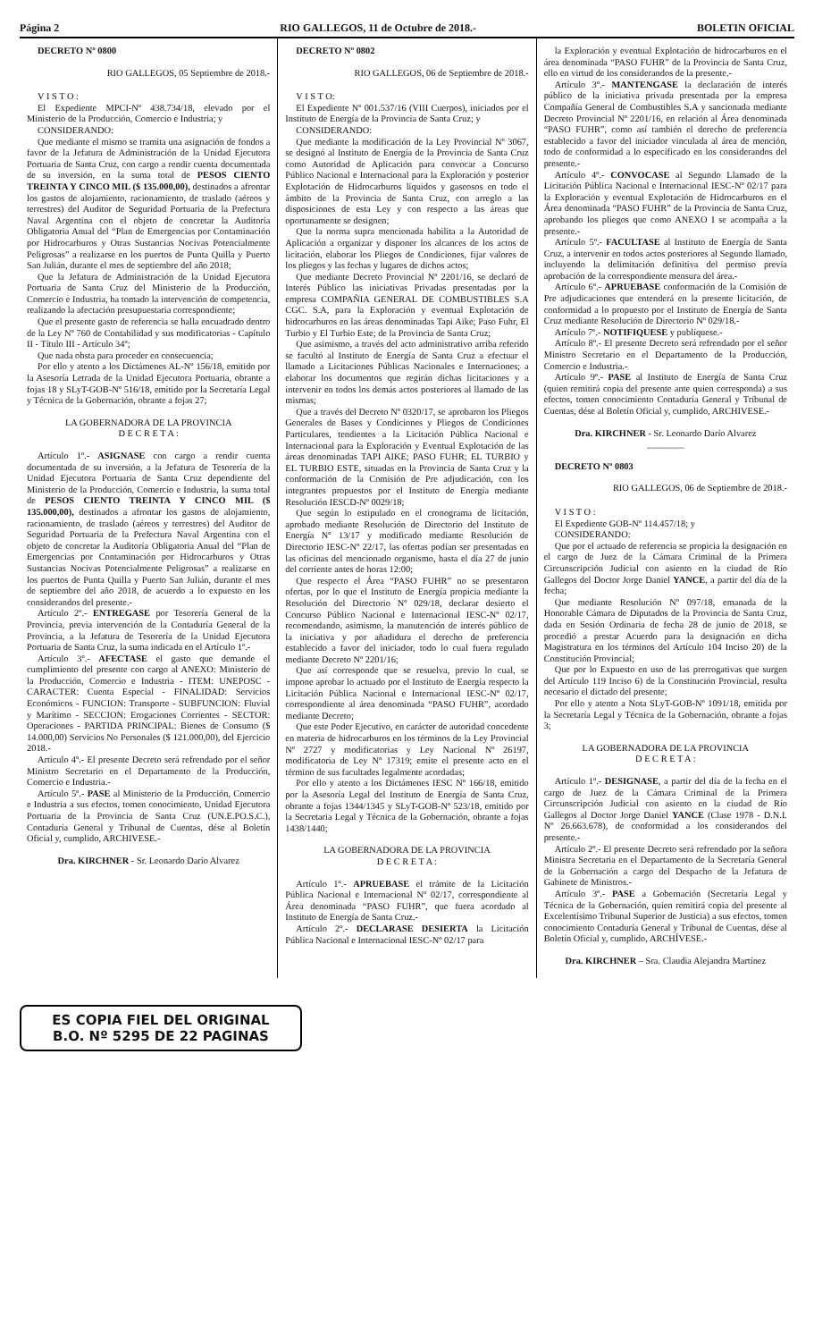Página 2 RIO GALLEGOS, 11 de Octubre de 2018.- BOLETIN OFICIAL
DECRETO Nº 0800
RIO GALLEGOS, 05 Septiembre de 2018.-
V I S T O :
El Expediente MPCI-Nº 438.734/18, elevado por el Ministerio de la Producción, Comercio e Industria; y
CONSIDERANDO:
Que mediante el mismo se tramita una asignación de fondos a favor de la Jefatura de Administración de la Unidad Ejecutora Portuaria de Santa Cruz, con cargo a rendir cuenta documentada de su inversión, en la suma total de PESOS CIENTO TREINTA Y CINCO MIL ($ 135.000,00), destinados a afrontar los gastos de alojamiento, racionamiento, de traslado (aéreos y terrestres) del Auditor de Seguridad Portuaria de la Prefectura Naval Argentina con el objeto de concretar la Auditoría Obligatoria Anual del “Plan de Emergencias por Contaminación por Hidrocarburos y Otras Sustancias Nocivas Potencialmente Peligrosas” a realizarse en los puertos de Punta Quilla y Puerto San Julián, durante el mes de septiembre del año 2018;
Que la Jefatura de Administración de la Unidad Ejecutora Portuaria de Santa Cruz del Ministerio de la Producción, Comercio e Industria, ha tomado la intervención de competencia, realizando la afectación presupuestaria correspondiente;
Que el presente gasto de referencia se halla encuadrado dentro de la Ley Nº 760 de Contabilidad y sus modificatorias - Capítulo II - Título III - Artículo 34º;
Que nada obsta para proceder en consecuencia;
Por ello y atento a los Dictámenes AL-Nº 156/18, emitido por la Asesoría Letrada de la Unidad Ejecutora Portuaria, obrante a fojas 18 y SLyT-GOB-Nº 516/18, emitido por la Secretaría Legal y Técnica de la Gobernación, obrante a fojas 27;
LA GOBERNADORA DE LA PROVINCIA
D E C R E T A :
Artículo 1º.- ASIGNASE con cargo a rendir cuenta documentada de su inversión, a la Jefatura de Tesorería de la Unidad Ejecutora Portuaria de Santa Cruz dependiente del Ministerio de la Producción, Comercio e Industria, la suma total de PESOS CIENTO TREINTA Y CINCO MIL ($ 135.000,00), destinados a afrontar los gastos de alojamiento, racionamiento, de traslado (aéreos y terrestres) del Auditor de Seguridad Portuaria de la Prefectura Naval Argentina con el objeto de concretar la Auditoría Obligatoria Anual del “Plan de Emergencias por Contaminación por Hidrocarburos y Otras Sustancias Nocivas Potencialmente Peligrosas” a realizarse en los puertos de Punta Quilla y Puerto San Julián, durante el mes de septiembre del año 2018, de acuerdo a lo expuesto en los considerandos del presente.-
Artículo 2º.- ENTREGASE por Tesorería General de la Provincia, previa intervención de la Contaduría General de la Provincia, a la Jefatura de Tesorería de la Unidad Ejecutora Portuaria de Santa Cruz, la suma indicada en el Artículo 1º.-
Artículo 3º.- AFECTASE el gasto que demande el cumplimiento del presente con cargo al ANEXO: Ministerio de la Producción, Comercio e Industria - ITEM: UNEPOSC - CARACTER: Cuenta Especial - FINALIDAD: Servicios Económicos - FUNCION: Transporte - SUBFUNCION: Fluvial y Marítimo - SECCION: Erogaciones Corrientes - SECTOR: Operaciones - PARTIDA PRINCIPAL: Bienes de Consumo ($ 14.000,00) Servicios No Personales ($ 121.000,00), del Ejercicio 2018.-
Artículo 4º.- El presente Decreto será refrendado por el señor Ministro Secretario en el Departamento de la Producción, Comercio e Industria.-
Artículo 5º.- PASE al Ministerio de la Producción, Comercio e Industria a sus efectos, tomen conocimiento, Unidad Ejecutora Portuaria de la Provincia de Santa Cruz (UN.E.PO.S.C.), Contaduría General y Tribunal de Cuentas, dése al Boletín Oficial y, cumplido, ARCHIVESE.-
Dra. KIRCHNER - Sr. Leonardo Darío Alvarez
DECRETO Nº 0802
RIO GALLEGOS, 06 de Septiembre de 2018.-
V I S T O:
El Expediente Nº 001.537/16 (VIII Cuerpos), iniciados por el Instituto de Energía de la Provincia de Santa Cruz; y
CONSIDERANDO:
Que mediante la modificación de la Ley Provincial Nº 3067, se designó al Instituto de Energía de la Provincia de Santa Cruz como Autoridad de Aplicación para convocar a Concurso Público Nacional e Internacional para la Exploración y posterior Explotación de Hidrocarburos líquidos y gaseosos en todo el ámbito de la Provincia de Santa Cruz, con arreglo a las disposiciones de esta Ley y con respecto a las áreas que oportunamente se designen;
Que la norma supra mencionada habilita a la Autoridad de Aplicación a organizar y disponer los alcances de los actos de licitación, elaborar los Pliegos de Condiciones, fijar valores de los pliegos y las fechas y lugares de dichos actos;
Que mediante Decreto Provincial Nº 2201/16, se declaró de Interés Público las iniciativas Privadas presentadas por la empresa COMPAÑIA GENERAL DE COMBUSTIBLES S.A CGC. S.A, para la Exploración y eventual Explotación de hidrocarburos en las áreas denominadas Tapi Aike; Paso Fuhr, El Turbio y El Turbio Este; de la Provincia de Santa Cruz;
Que asimismo, a través del acto administrativo arriba referido se facultó al Instituto de Energía de Santa Cruz a efectuar el llamado a Licitaciones Públicas Nacionales e Internaciones; a elaborar los documentos que regirán dichas licitaciones y a intervenir en todos los demás actos posteriores al llamado de las mismas;
Que a través del Decreto Nº 0320/17, se aprobaron los Pliegos Generales de Bases y Condiciones y Pliegos de Condiciones Particulares, tendientes a la Licitación Pública Nacional e Internacional para la Exploración y Eventual Explotación de las áreas denominadas TAPI AIKE; PASO FUHR; EL TURBIO y EL TURBIO ESTE, situadas en la Provincia de Santa Cruz y la conformación de la Comisión de Pre adjudicación, con los integrantes propuestos por el Instituto de Energía mediante Resolución IESCD-Nº 0029/18;
Que según lo estipulado en el cronograma de licitación, aprobado mediante Resolución de Directorio del Instituto de Energía Nº 13/17 y modificado mediante Resolución de Directorio IESC-Nº 22/17, las ofertas podían ser presentadas en las oficinas del mencionado organismo, hasta el día 27 de junio del corriente antes de horas 12:00;
Que respecto el Área “PASO FUHR” no se presentaron ofertas, por lo que el Instituto de Energía propicia mediante la Resolución del Directorio Nº 029/18, declarar desierto el Concurso Público Nacional e Internacional IESC-Nº 02/17, recomendando, asimismo, la manutención de interés público de la iniciativa y por añadidura el derecho de preferencia establecido a favor del iniciador, todo lo cual fuera regulado mediante Decreto Nº 2201/16;
Que así corresponde que se resuelva, previo lo cual, se impone aprobar lo actuado por el Instituto de Energía respecto la Licitación Pública Nacional e Internacional IESC-Nº 02/17, correspondiente al área denominada “PASO FUHR”, acordado mediante Decreto;
Que este Poder Ejecutivo, en carácter de autoridad concedente en materia de hidrocarburos en los términos de la Ley Provincial Nº 2727 y modificatorias y Ley Nacional Nº 26197, modificatoria de Ley Nº 17319; emite el presente acto en el término de sus facultades legalmente acordadas;
Por ello y atento a los Dictámenes IESC Nº 166/18, emitido por la Asesoría Legal del Instituto de Energía de Santa Cruz, obrante a fojas 1344/1345 y SLyT-GOB-Nº 523/18, emitido por la Secretaria Legal y Técnica de la Gobernación, obrante a fojas 1438/1440;
LA GOBERNADORA DE LA PROVINCIA
D E C R E T A :
Artículo 1º.- APRUEBASE el trámite de la Licitación Pública Nacional e Internacional Nº 02/17, correspondiente al Área denominada “PASO FUHR”, que fuera acordado al Instituto de Energía de Santa Cruz.-
Artículo 2º.- DECLARASE DESIERTA la Licitación Pública Nacional e Internacional IESC-Nº 02/17 para
la Exploración y eventual Explotación de hidrocarburos en el área denominada “PASO FUHR” de la Provincia de Santa Cruz, ello en virtud de los considerandos de la presente.-
Artículo 3º.- MANTENGASE la declaración de interés público de la iniciativa privada presentada por la empresa Compañía General de Combustibles S.A y sancionada mediante Decreto Provincial Nº 2201/16, en relación al Área denominada “PASO FUHR”, como así también el derecho de preferencia establecido a favor del iniciador vinculada al área de mención, todo de conformidad a lo especificado en los considerandos del presente.-
Artículo 4º.- CONVOCASE al Segundo Llamado de la Licitación Pública Nacional e Internacional IESC-Nº 02/17 para la Exploración y eventual Explotación de Hidrocarburos en el Área denominada “PASO FUHR” de la Provincia de Santa Cruz, aprobando los pliegos que como ANEXO I se acompaña a la presente.-
Artículo 5º.- FACULTASE al Instituto de Energía de Santa Cruz, a intervenir en todos actos posteriores al Segundo llamado, incluyendo la delimitación definitiva del permiso previa aprobación de la correspondiente mensura del área.-
Artículo 6º.- APRUEBASE conformación de la Comisión de Pre adjudicaciones que entenderá en la presente licitación, de conformidad a lo propuesto por el Instituto de Energía de Santa Cruz mediante Resolución de Directorio Nº 029/18.-
Artículo 7º.- NOTIFIQUESE y publíquese.-
Artículo 8º.- El presente Decreto será refrendado por el señor Ministro Secretario en el Departamento de la Producción, Comercio e Industria.-
Artículo 9º.- PASE al Instituto de Energía de Santa Cruz (quien remitirá copia del presente ante quien corresponda) a sus efectos, tomen conocimiento Contaduría General y Tribunal de Cuentas, dése al Boletín Oficial y, cumplido, ARCHIVESE.-
Dra. KIRCHNER - Sr. Leonardo Darío Alvarez
________
DECRETO Nº 0803
RIO GALLEGOS, 06 de Septiembre de 2018.-
V I S T O :
El Expediente GOB-Nº 114.457/18; y
CONSIDERANDO:
Que por el actuado de referencia se propicia la designación en el cargo de Juez de la Cámara Criminal de la Primera Circunscripción Judicial con asiento en la ciudad de Río Gallegos del Doctor Jorge Daniel YANCE, a partir del día de la fecha;
Que mediante Resolución Nº 097/18, emanada de la Honorable Cámara de Diputados de la Provincia de Santa Cruz, dada en Sesión Ordinaria de fecha 28 de junio de 2018, se procedió a prestar Acuerdo para la designación en dicha Magistratura en los términos del Artículo 104 Inciso 20) de la Constitución Provincial;
Que por lo Expuesto en uso de las prerrogativas que surgen del Artículo 119 Inciso 6) de la Constitución Provincial, resulta necesario el dictado del presente;
Por ello y atento a Nota SLyT-GOB-Nº 1091/18, emitida por la Secretaría Legal y Técnica de la Gobernación, obrante a fojas 3;
LA GOBERNADORA DE LA PROVINCIA
D E C R E T A :
Artículo 1º.- DESIGNASE, a partir del día de la fecha en el cargo de Juez de la Cámara Criminal de la Primera Circunscripción Judicial con asiento en la ciudad de Río Gallegos al Doctor Jorge Daniel YANCE (Clase 1978 - D.N.I. Nº 26.663.678), de conformidad a los considerandos del presente.-
Artículo 2º.- El presente Decreto será refrendado por la señora Ministra Secretaria en el Departamento de la Secretaría General de la Gobernación a cargo del Despacho de la Jefatura de Gabinete de Ministros.-
Artículo 3º.- PASE a Gobernación (Secretaría Legal y Técnica de la Gobernación, quien remitirá copia del presente al Excelentísimo Tribunal Superior de Justicia) a sus efectos, tomen conocimiento Contaduría General y Tribunal de Cuentas, dése al Boletín Oficial y, cumplido, ARCHÍVESE.-
Dra. KIRCHNER – Sra. Claudia Alejandra Martínez
ES COPIA FIEL DEL ORIGINAL
B.O. Nº 5295 DE 22 PAGINAS